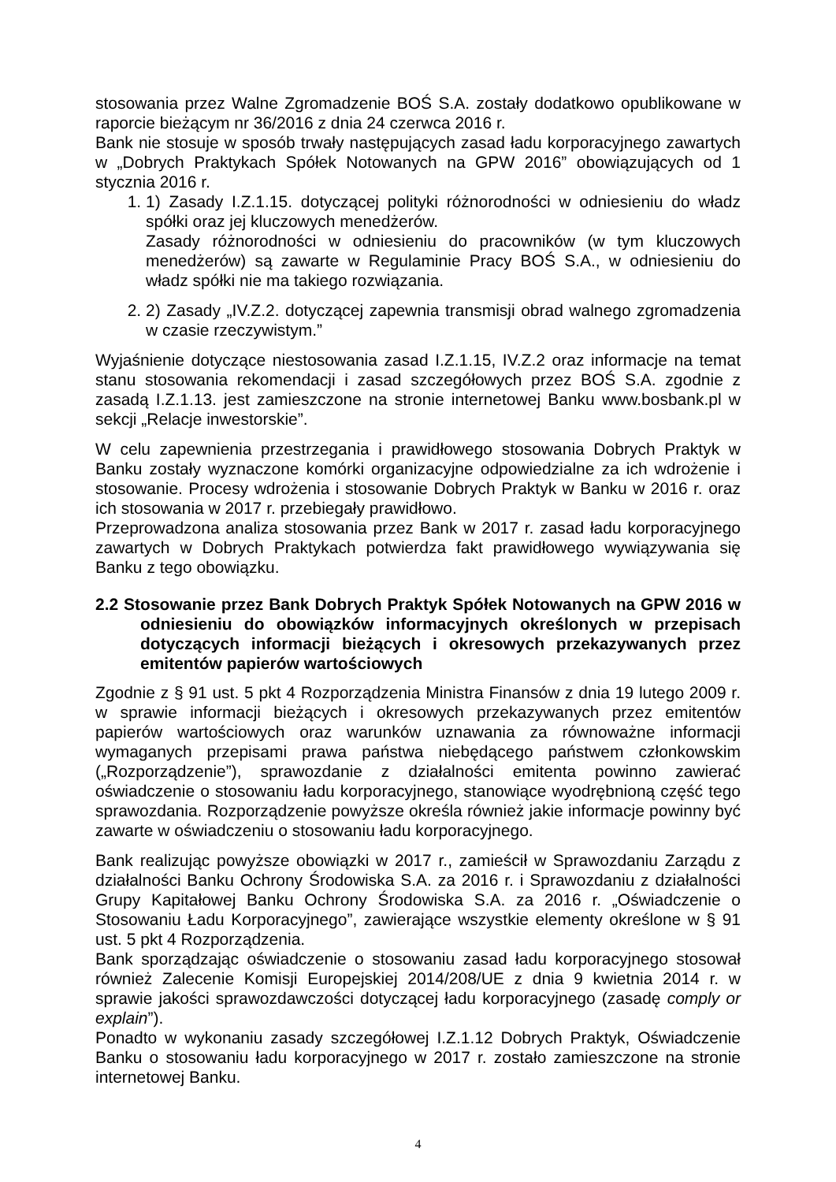stosowania przez Walne Zgromadzenie BOŚ S.A. zostały dodatkowo opublikowane w raporcie bieżącym nr 36/2016 z dnia 24 czerwca 2016 r.
Bank nie stosuje w sposób trwały następujących zasad ładu korporacyjnego zawartych w „Dobrych Praktykach Spółek Notowanych na GPW 2016” obowiązujących od 1 stycznia 2016 r.
1. 1) Zasady I.Z.1.15. dotyczącej polityki różnorodności w odniesieniu do władz spółki oraz jej kluczowych menedżerów.
Zasady różnorodności w odniesieniu do pracowników (w tym kluczowych menedżerów) są zawarte w Regulaminie Pracy BOŚ S.A., w odniesieniu do władz spółki nie ma takiego rozwiązania.
2. 2) Zasady „IV.Z.2. dotyczącej zapewnia transmisji obrad walnego zgromadzenia w czasie rzeczywistym.”
Wyjaśnienie dotyczące niestosowania zasad I.Z.1.15, IV.Z.2 oraz informacje na temat stanu stosowania rekomendacji i zasad szczegółowych przez BOŚ S.A. zgodnie z zasadą I.Z.1.13. jest zamieszczone na stronie internetowej Banku www.bosbank.pl w sekcji „Relacje inwestorskie”.
W celu zapewnienia przestrzegania i prawidłowego stosowania Dobrych Praktyk w Banku zostały wyznaczone komórki organizacyjne odpowiedzialne za ich wdrożenie i stosowanie. Procesy wdrożenia i stosowanie Dobrych Praktyk w Banku w 2016 r. oraz ich stosowania w 2017 r. przebiegały prawidłowo.
Przeprowadzona analiza stosowania przez Bank w 2017 r. zasad ładu korporacyjnego zawartych w Dobrych Praktykach potwierdza fakt prawidłowego wywiązywania się Banku z tego obowiązku.
2.2 Stosowanie przez Bank Dobrych Praktyk Spółek Notowanych na GPW 2016 w odniesieniu do obowiązków informacyjnych określonych w przepisach dotyczących informacji bieżących i okresowych przekazywanych przez emitentów papierów wartościowych
Zgodnie z § 91 ust. 5 pkt 4 Rozporządzenia Ministra Finansów z dnia 19 lutego 2009 r. w sprawie informacji bieżących i okresowych przekazywanych przez emitentów papierów wartościowych oraz warunków uznawania za równoważne informacji wymaganych przepisami prawa państwa niebędącego państwem członkowskim („Rozporządzenie”), sprawozdanie z działalności emitenta powinno zawierać oświadczenie o stosowaniu ładu korporacyjnego, stanowiące wyodrębnioną część tego sprawozdania. Rozporządzenie powyższe określa również jakie informacje powinny być zawarte w oświadczeniu o stosowaniu ładu korporacyjnego.
Bank realizując powyższe obowiązki w 2017 r., zamieścił w Sprawozdaniu Zarządu z działalności Banku Ochrony Środowiska S.A. za 2016 r. i Sprawozdaniu z działalności Grupy Kapitałowej Banku Ochrony Środowiska S.A. za 2016 r. „Oświadczenie o Stosowaniu Ładu Korporacyjnego”, zawierające wszystkie elementy określone w § 91 ust. 5 pkt 4 Rozporządzenia.
Bank sporządzając oświadczenie o stosowaniu zasad ładu korporacyjnego stosował również Zalecenie Komisji Europejskiej 2014/208/UE z dnia 9 kwietnia 2014 r. w sprawie jakości sprawozdawczości dotyczącej ładu korporacyjnego (zasadę comply or explain”).
Ponadto w wykonaniu zasady szczegółowej I.Z.1.12 Dobrych Praktyk, Oświadczenie Banku o stosowaniu ładu korporacyjnego w 2017 r. zostało zamieszczone na stronie internetowej Banku.
4